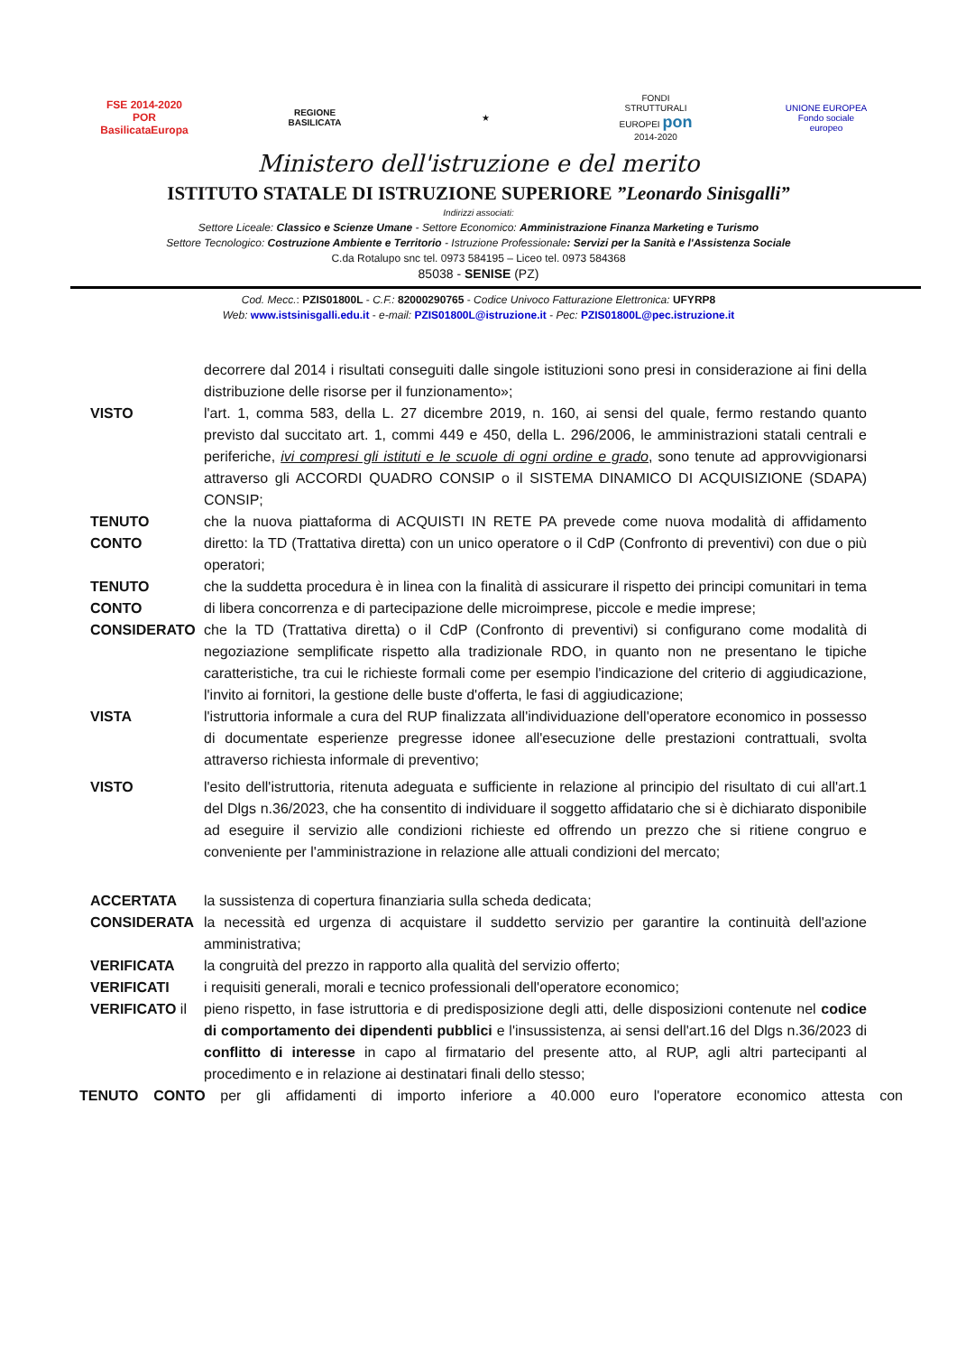FSE 2014-2020 POR
BasilicataEuropa
REGIONE
BASILICATA
★
FONDI STRUTTURALI EUROPEI pon 2014-2020
UNIONE EUROPEA
Fondo sociale europeo
Ministero dell'istruzione e del merito
ISTITUTO STATALE DI ISTRUZIONE SUPERIORE ”Leonardo Sinisgalli”
Indirizzi associati:
Settore Liceale: Classico e Scienze Umane - Settore Economico: Amministrazione Finanza Marketing e Turismo
Settore Tecnologico: Costruzione Ambiente e Territorio - Istruzione Professionale: Servizi per la Sanità e l'Assistenza Sociale
C.da Rotalupo snc tel. 0973 584195 – Liceo tel. 0973 584368
85038 - SENISE (PZ)
Cod. Mecc.: PZIS01800L - C.F.: 82000290765 - Codice Univoco Fatturazione Elettronica: UFYRP8
Web: www.istsinisgalli.edu.it - e-mail: PZIS01800L@istruzione.it - Pec: PZIS01800L@pec.istruzione.it
decorrere dal 2014 i risultati conseguiti dalle singole istituzioni sono presi in considerazione ai fini della distribuzione delle risorse per il funzionamento»;
VISTO l'art. 1, comma 583, della L. 27 dicembre 2019, n. 160, ai sensi del quale, fermo restando quanto previsto dal succitato art. 1, commi 449 e 450, della L. 296/2006, le amministrazioni statali centrali e periferiche, ivi compresi gli istituti e le scuole di ogni ordine e grado, sono tenute ad approvvigionarsi attraverso gli ACCORDI QUADRO CONSIP o il SISTEMA DINAMICO DI ACQUISIZIONE (SDAPA) CONSIP;
TENUTO CONTO che la nuova piattaforma di ACQUISTI IN RETE PA prevede come nuova modalità di affidamento diretto: la TD (Trattativa diretta) con un unico operatore o il CdP (Confronto di preventivi) con due o più operatori;
TENUTO CONTO che la suddetta procedura è in linea con la finalità di assicurare il rispetto dei principi comunitari in tema di libera concorrenza e di partecipazione delle microimprese, piccole e medie imprese;
CONSIDERATO che la TD (Trattativa diretta) o il CdP (Confronto di preventivi) si configurano come modalità di negoziazione semplificate rispetto alla tradizionale RDO, in quanto non ne presentano le tipiche caratteristiche, tra cui le richieste formali come per esempio l'indicazione del criterio di aggiudicazione, l'invito ai fornitori, la gestione delle buste d'offerta, le fasi di aggiudicazione;
VISTA l'istruttoria informale a cura del RUP finalizzata all'individuazione dell'operatore economico in possesso di documentate esperienze pregresse idonee all'esecuzione delle prestazioni contrattuali, svolta attraverso richiesta informale di preventivo;
VISTO l'esito dell'istruttoria, ritenuta adeguata e sufficiente in relazione al principio del risultato di cui all'art.1 del Dlgs n.36/2023, che ha consentito di individuare il soggetto affidatario che si è dichiarato disponibile ad eseguire il servizio alle condizioni richieste ed offrendo un prezzo che si ritiene congruo e conveniente per l'amministrazione in relazione alle attuali condizioni del mercato;
ACCERTATA la sussistenza di copertura finanziaria sulla scheda dedicata;
CONSIDERATA la necessità ed urgenza di acquistare il suddetto servizio per garantire la continuità dell'azione amministrativa;
VERIFICATA la congruità del prezzo in rapporto alla qualità del servizio offerto;
VERIFICATI i requisiti generali, morali e tecnico professionali dell'operatore economico;
VERIFICATO il pieno rispetto, in fase istruttoria e di predisposizione degli atti, delle disposizioni contenute nel codice di comportamento dei dipendenti pubblici e l'insussistenza, ai sensi dell'art.16 del Dlgs n.36/2023 di conflitto di interesse in capo al firmatario del presente atto, al RUP, agli altri partecipanti al procedimento e in relazione ai destinatari finali dello stesso;
TENUTO CONTO per gli affidamenti di importo inferiore a 40.000 euro l'operatore economico attesta con